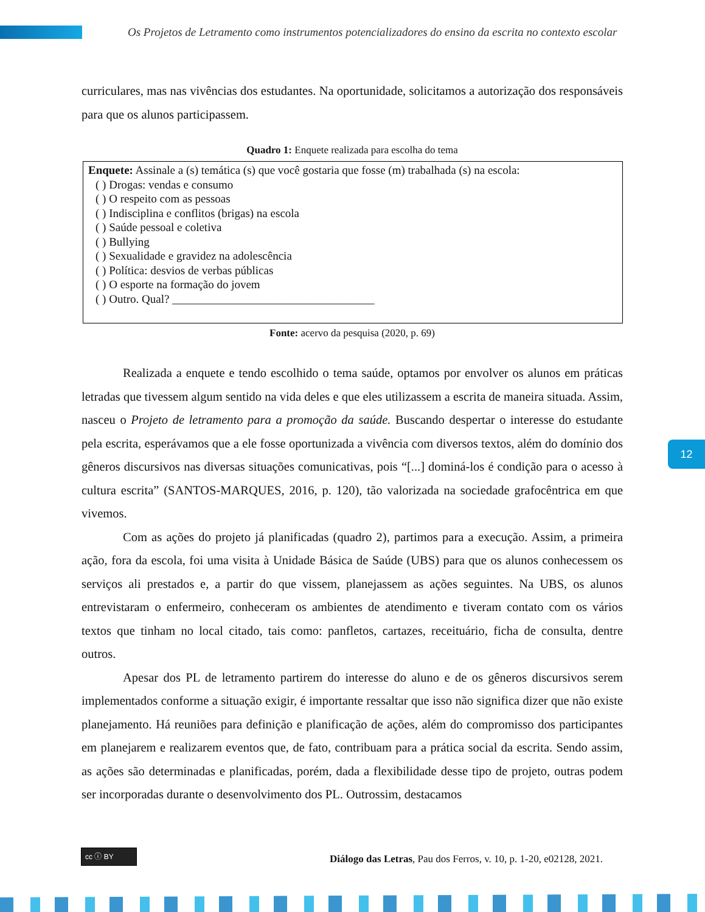Os Projetos de Letramento como instrumentos potencializadores do ensino da escrita no contexto escolar
curriculares, mas nas vivências dos estudantes. Na oportunidade, solicitamos a autorização dos responsáveis para que os alunos participassem.
Quadro 1: Enquete realizada para escolha do tema
Enquete: Assinale a (s) temática (s) que você gostaria que fosse (m) trabalhada (s) na escola:
( ) Drogas: vendas e consumo
( ) O respeito com as pessoas
( ) Indisciplina e conflitos (brigas) na escola
( ) Saúde pessoal e coletiva
( ) Bullying
( ) Sexualidade e gravidez na adolescência
( ) Política: desvios de verbas públicas
( ) O esporte na formação do jovem
( ) Outro. Qual? ___________________________________
Fonte: acervo da pesquisa (2020, p. 69)
Realizada a enquete e tendo escolhido o tema saúde, optamos por envolver os alunos em práticas letradas que tivessem algum sentido na vida deles e que eles utilizassem a escrita de maneira situada. Assim, nasceu o Projeto de letramento para a promoção da saúde. Buscando despertar o interesse do estudante pela escrita, esperávamos que a ele fosse oportunizada a vivência com diversos textos, além do domínio dos gêneros discursivos nas diversas situações comunicativas, pois “[...] dominá-los é condição para o acesso à cultura escrita” (SANTOS-MARQUES, 2016, p. 120), tão valorizada na sociedade grafocêntrica em que vivemos.
Com as ações do projeto já planificadas (quadro 2), partimos para a execução. Assim, a primeira ação, fora da escola, foi uma visita à Unidade Básica de Saúde (UBS) para que os alunos conhecessem os serviços ali prestados e, a partir do que vissem, planejassem as ações seguintes. Na UBS, os alunos entrevistaram o enfermeiro, conheceram os ambientes de atendimento e tiveram contato com os vários textos que tinham no local citado, tais como: panfletos, cartazes, receituário, ficha de consulta, dentre outros.
Apesar dos PL de letramento partirem do interesse do aluno e de os gêneros discursivos serem implementados conforme a situação exigir, é importante ressaltar que isso não significa dizer que não existe planejamento. Há reuniões para definição e planificação de ações, além do compromisso dos participantes em planejarem e realizarem eventos que, de fato, contribuam para a prática social da escrita. Sendo assim, as ações são determinadas e planificadas, porém, dada a flexibilidade desse tipo de projeto, outras podem ser incorporadas durante o desenvolvimento dos PL. Outrossim, destacamos
12
cc ⓘ BY
Diálogo das Letras, Pau dos Ferros, v. 10, p. 1-20, e02128, 2021.